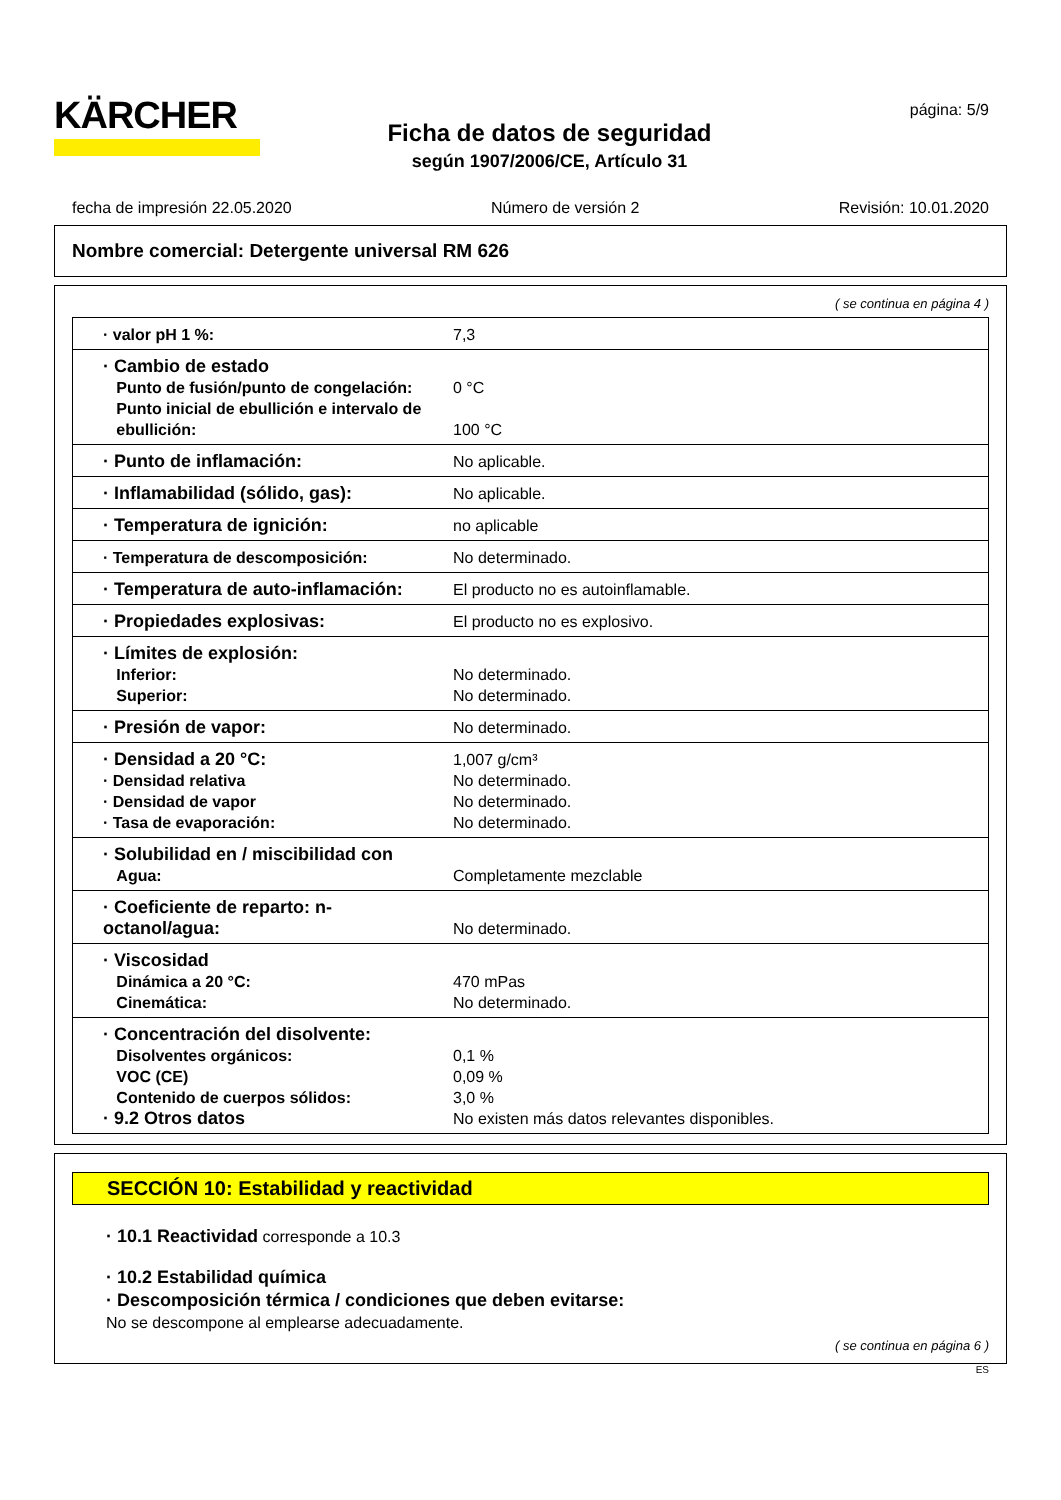KÄRCHER
Ficha de datos de seguridad
según 1907/2006/CE, Artículo 31
página: 5/9
fecha de impresión 22.05.2020 Número de versión 2 Revisión: 10.01.2020
Nombre comercial: Detergente universal RM 626
( se continua en página 4 )
| · valor pH 1 %: | 7,3 |
| · Cambio de estado Punto de fusión/punto de congelación: Punto inicial de ebullición e intervalo de ebullición: | 0 °C 100 °C |
| · Punto de inflamación: | No aplicable. |
| · Inflamabilidad (sólido, gas): | No aplicable. |
| · Temperatura de ignición: | no aplicable |
| · Temperatura de descomposición: | No determinado. |
| · Temperatura de auto-inflamación: | El producto no es autoinflamable. |
| · Propiedades explosivas: | El producto no es explosivo. |
| · Límites de explosión: Inferior: Superior: | No determinado. No determinado. |
| · Presión de vapor: | No determinado. |
| · Densidad a 20 °C: · Densidad relativa · Densidad de vapor · Tasa de evaporación: | 1,007 g/cm³ No determinado. No determinado. No determinado. |
| · Solubilidad en / miscibilidad con Agua: | Completamente mezclable |
| · Coeficiente de reparto: n-octanol/agua: | No determinado. |
| · Viscosidad Dinámica a 20 °C: Cinemática: | 470 mPas No determinado. |
| · Concentración del disolvente: Disolventes orgánicos: VOC (CE) Contenido de cuerpos sólidos: · 9.2 Otros datos | 0,1 % 0,09 % 3,0 % No existen más datos relevantes disponibles. |
SECCIÓN 10: Estabilidad y reactividad
· 10.1 Reactividad corresponde a 10.3
· 10.2 Estabilidad química
· Descomposición térmica / condiciones que deben evitarse:
No se descompone al emplearse adecuadamente.
( se continua en página 6 )
ES